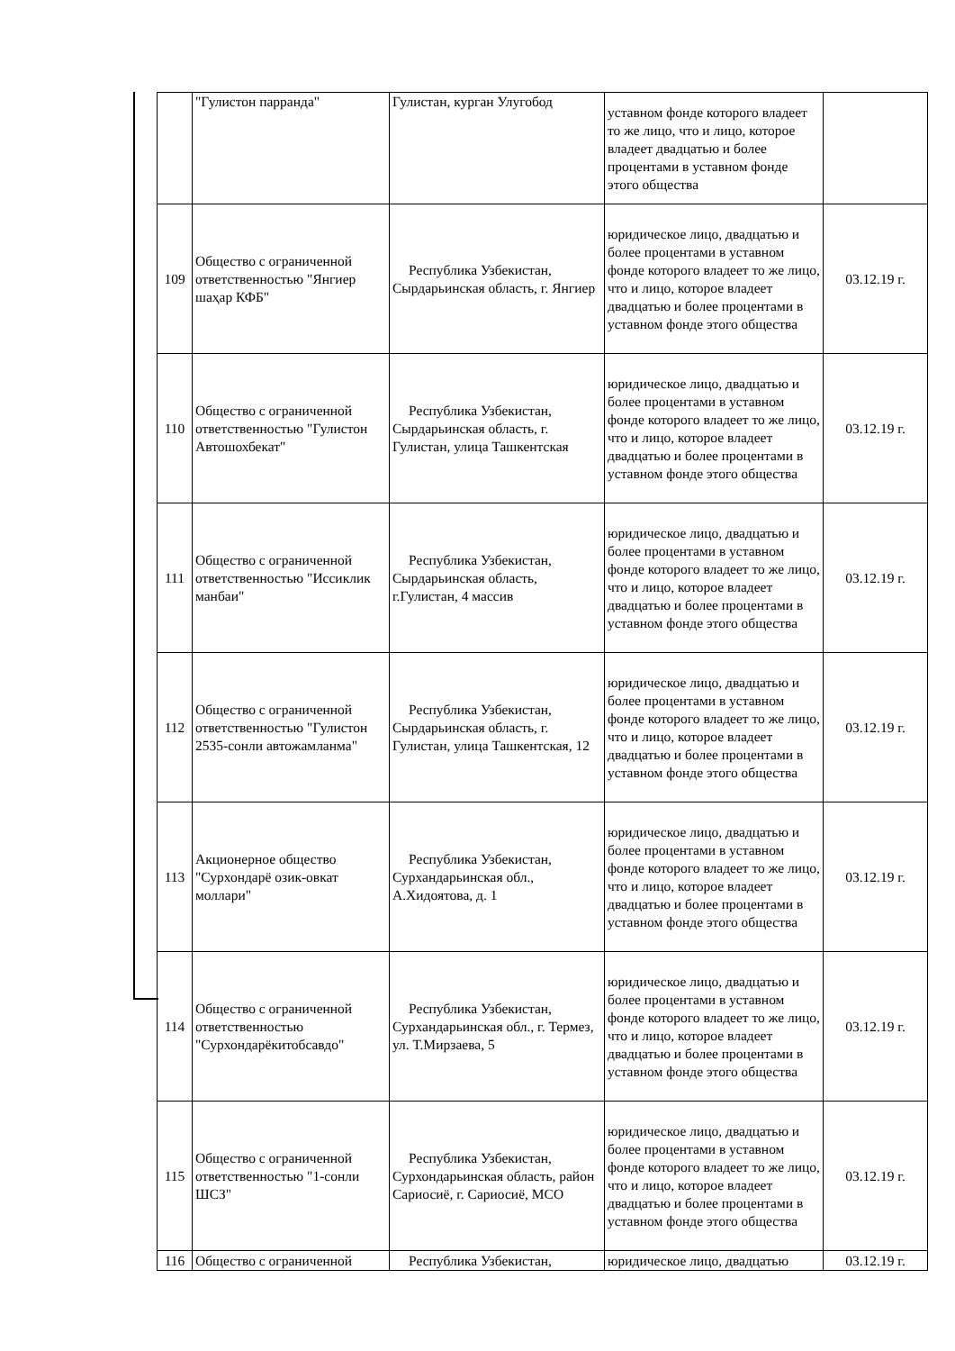| | "Гулистон парранда" | Гулистан, курган Улугобод | уставном фонде которого владеет то же лицо, что и лицо, которое владеет двадцатью и более процентами в уставном фонде этого общества | |
| 109 | Общество с ограниченной ответственностью "Янгиер шаҳар КФБ" | Республика Узбекистан, Сырдарьинская область, г. Янгиер | юридическое лицо, двадцатью и более процентами в уставном фонде которого владеет то же лицо, что и лицо, которое владеет двадцатью и более процентами в уставном фонде этого общества | 03.12.19 г. |
| 110 | Общество с ограниченной ответственностью "Гулистон Автошохбекат" | Республика Узбекистан, Сырдарьинская область, г. Гулистан, улица Ташкентская | юридическое лицо, двадцатью и более процентами в уставном фонде которого владеет то же лицо, что и лицо, которое владеет двадцатью и более процентами в уставном фонде этого общества | 03.12.19 г. |
| 111 | Общество с ограниченной ответственностью "Иссиклик манбаи" | Республика Узбекистан, Сырдарьинская область, г.Гулистан, 4 массив | юридическое лицо, двадцатью и более процентами в уставном фонде которого владеет то же лицо, что и лицо, которое владеет двадцатью и более процентами в уставном фонде этого общества | 03.12.19 г. |
| 112 | Общество с ограниченной ответственностью "Гулистон 2535-сонли автожамланма" | Республика Узбекистан, Сырдарьинская область, г. Гулистан, улица Ташкентская, 12 | юридическое лицо, двадцатью и более процентами в уставном фонде которого владеет то же лицо, что и лицо, которое владеет двадцатью и более процентами в уставном фонде этого общества | 03.12.19 г. |
| 113 | Акционерное общество "Сурхондарё озик-овкат моллари" | Республика Узбекистан, Сурхандарьинская обл., А.Хидоятова, д. 1 | юридическое лицо, двадцатью и более процентами в уставном фонде которого владеет то же лицо, что и лицо, которое владеет двадцатью и более процентами в уставном фонде этого общества | 03.12.19 г. |
| 114 | Общество с ограниченной ответственностью "Сурхондарёкитобсавдо" | Республика Узбекистан, Сурхандарьинская обл., г. Термез, ул. Т.Мирзаева, 5 | юридическое лицо, двадцатью и более процентами в уставном фонде которого владеет то же лицо, что и лицо, которое владеет двадцатью и более процентами в уставном фонде этого общества | 03.12.19 г. |
| 115 | Общество с ограниченной ответственностью "1-сонли ШСЗ" | Республика Узбекистан, Сурхондарьинская область, район Сариосиё, г. Сариосиё, МСО | юридическое лицо, двадцатью и более процентами в уставном фонде которого владеет то же лицо, что и лицо, которое владеет двадцатью и более процентами в уставном фонде этого общества | 03.12.19 г. |
| 116 | Общество с ограниченной | Республика Узбекистан, | юридическое лицо, двадцатью | 03.12.19 г. |